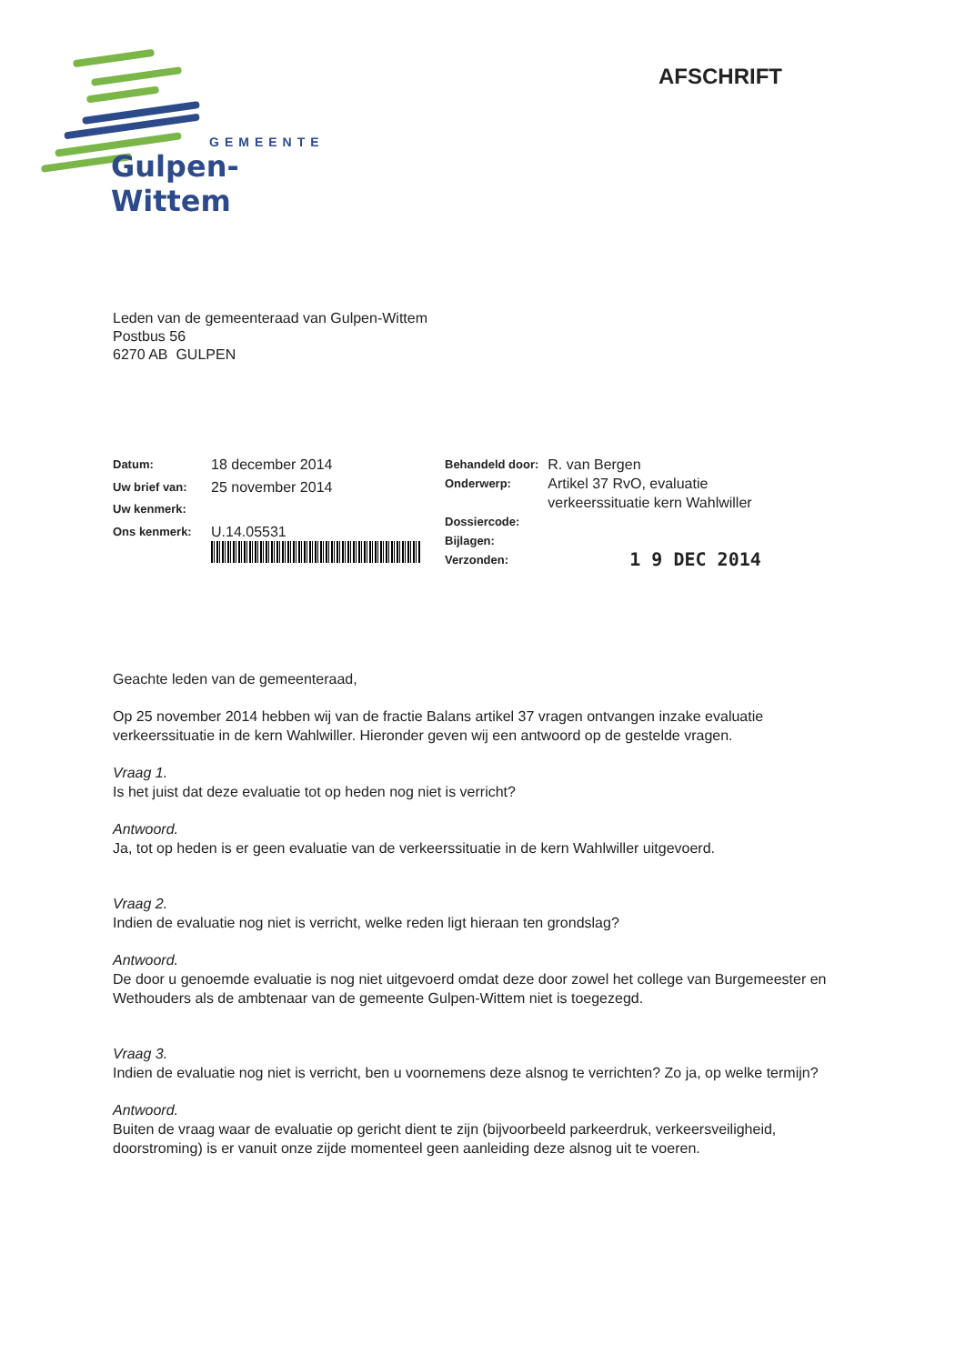GEMEENTE
Gulpen-Wittem
AFSCHRIFT
Leden van de gemeenteraad van Gulpen-Wittem
Postbus 56
6270 AB GULPEN
| Datum: | 18 december 2014 |
| Uw brief van: | 25 november 2014 |
| Uw kenmerk: | |
| Ons kenmerk: | U.14.05531 |
| Behandeld door: | R. van Bergen |
| Onderwerp: | Artikel 37 RvO, evaluatie verkeerssituatie kern Wahlwiller |
| Dossiercode: | |
| Bijlagen: | |
| Verzonden: | 1 9 DEC 2014 |
Geachte leden van de gemeenteraad,
Op 25 november 2014 hebben wij van de fractie Balans artikel 37 vragen ontvangen inzake evaluatie verkeerssituatie in de kern Wahlwiller. Hieronder geven wij een antwoord op de gestelde vragen.
Vraag 1.
Is het juist dat deze evaluatie tot op heden nog niet is verricht?
Antwoord.
Ja, tot op heden is er geen evaluatie van de verkeerssituatie in de kern Wahlwiller uitgevoerd.
Vraag 2.
Indien de evaluatie nog niet is verricht, welke reden ligt hieraan ten grondslag?
Antwoord.
De door u genoemde evaluatie is nog niet uitgevoerd omdat deze door zowel het college van Burgemeester en Wethouders als de ambtenaar van de gemeente Gulpen-Wittem niet is toegezegd.
Vraag 3.
Indien de evaluatie nog niet is verricht, ben u voornemens deze alsnog te verrichten? Zo ja, op welke termijn?
Antwoord.
Buiten de vraag waar de evaluatie op gericht dient te zijn (bijvoorbeeld parkeerdruk, verkeersveiligheid, doorstroming) is er vanuit onze zijde momenteel geen aanleiding deze alsnog uit te voeren.